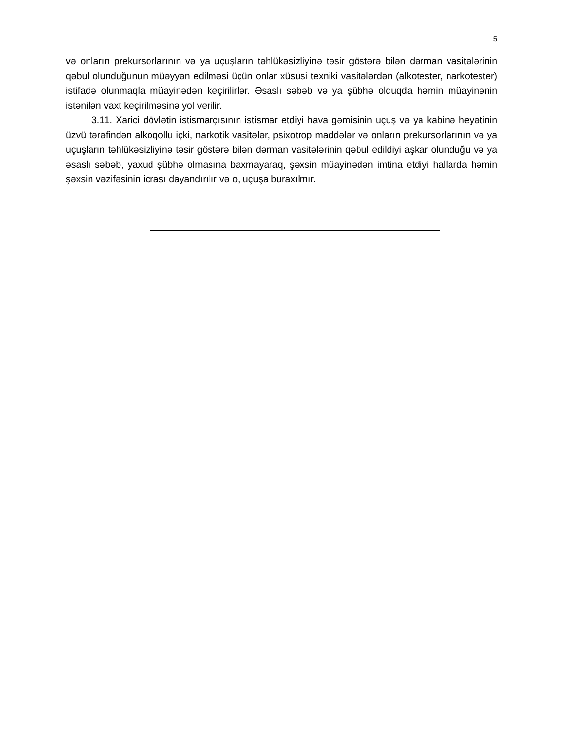5
və onların prekursorlarının və ya uçuşların təhlükəsizliyinə təsir göstərə bilən dərman vasitələrinin qəbul olunduğunun müəyyən edilməsi üçün onlar xüsusi texniki vasitələrdən (alkotester, narkotester) istifadə olunmaqla müayinədən keçirilirlər. Əsaslı səbəb və ya şübhə olduqda həmin müayinənin istənilən vaxt keçirilməsinə yol verilir.
3.11. Xarici dövlətin istismarçısının istismar etdiyi hava gəmisinin uçuş və ya kabinə heyətinin üzvü tərəfindən alkoqollu içki, narkotik vasitələr, psixotrop maddələr və onların prekursorlarının və ya uçuşların təhlükəsizliyinə təsir göstərə bilən dərman vasitələrinin qəbul edildiyi aşkar olunduğu və ya əsaslı səbəb, yaxud şübhə olmasına baxmayaraq, şəxsin müayinədən imtina etdiyi hallarda həmin şəxsin vəzifəsinin icrası dayandırılır və o, uçuşa buraxılmır.